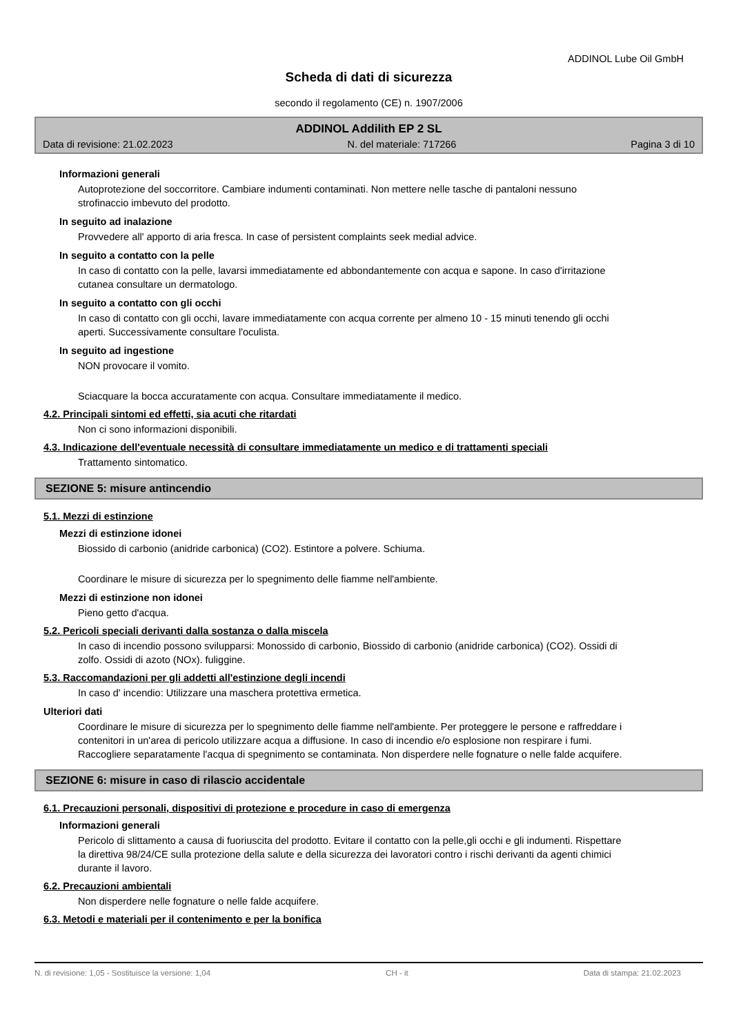ADDINOL Lube Oil GmbH
Scheda di dati di sicurezza
secondo il regolamento (CE) n. 1907/2006
ADDINOL Addilith EP 2 SL
Data di revisione: 21.02.2023 N. del materiale: 717266 Pagina 3 di 10
Informazioni generali
Autoprotezione del soccorritore. Cambiare indumenti contaminati. Non mettere nelle tasche di pantaloni nessuno strofinaccio imbevuto del prodotto.
In seguito ad inalazione
Provvedere all' apporto di aria fresca. In case of persistent complaints seek medial advice.
In seguito a contatto con la pelle
In caso di contatto con la pelle, lavarsi immediatamente ed abbondantemente con acqua e sapone. In caso d'irritazione cutanea consultare un dermatologo.
In seguito a contatto con gli occhi
In caso di contatto con gli occhi, lavare immediatamente con acqua corrente per almeno 10 - 15 minuti tenendo gli occhi aperti. Successivamente consultare l'oculista.
In seguito ad ingestione
NON provocare il vomito.
Sciacquare la bocca accuratamente con acqua. Consultare immediatamente il medico.
4.2. Principali sintomi ed effetti, sia acuti che ritardati
Non ci sono informazioni disponibili.
4.3. Indicazione dell'eventuale necessità di consultare immediatamente un medico e di trattamenti speciali
Trattamento sintomatico.
SEZIONE 5: misure antincendio
5.1. Mezzi di estinzione
Mezzi di estinzione idonei
Biossido di carbonio (anidride carbonica) (CO2). Estintore a polvere. Schiuma.
Coordinare le misure di sicurezza per lo spegnimento delle fiamme nell'ambiente.
Mezzi di estinzione non idonei
Pieno getto d'acqua.
5.2. Pericoli speciali derivanti dalla sostanza o dalla miscela
In caso di incendio possono svilupparsi: Monossido di carbonio, Biossido di carbonio (anidride carbonica) (CO2). Ossidi di zolfo. Ossidi di azoto (NOx). fuliggine.
5.3. Raccomandazioni per gli addetti all'estinzione degli incendi
In caso d' incendio: Utilizzare una maschera protettiva ermetica.
Ulteriori dati
Coordinare le misure di sicurezza per lo spegnimento delle fiamme nell'ambiente. Per proteggere le persone e raffreddare i contenitori in un'area di pericolo utilizzare acqua a diffusione. In caso di incendio e/o esplosione non respirare i fumi. Raccogliere separatamente l'acqua di spegnimento se contaminata. Non disperdere nelle fognature o nelle falde acquifere.
SEZIONE 6: misure in caso di rilascio accidentale
6.1. Precauzioni personali, dispositivi di protezione e procedure in caso di emergenza
Informazioni generali
Pericolo di slittamento a causa di fuoriuscita del prodotto. Evitare il contatto con la pelle,gli occhi e gli indumenti. Rispettare la direttiva 98/24/CE sulla protezione della salute e della sicurezza dei lavoratori contro i rischi derivanti da agenti chimici durante il lavoro.
6.2. Precauzioni ambientali
Non disperdere nelle fognature o nelle falde acquifere.
6.3. Metodi e materiali per il contenimento e per la bonifica
N. di revisione: 1,05 - Sostituisce la versione: 1,04 CH - it Data di stampa: 21.02.2023